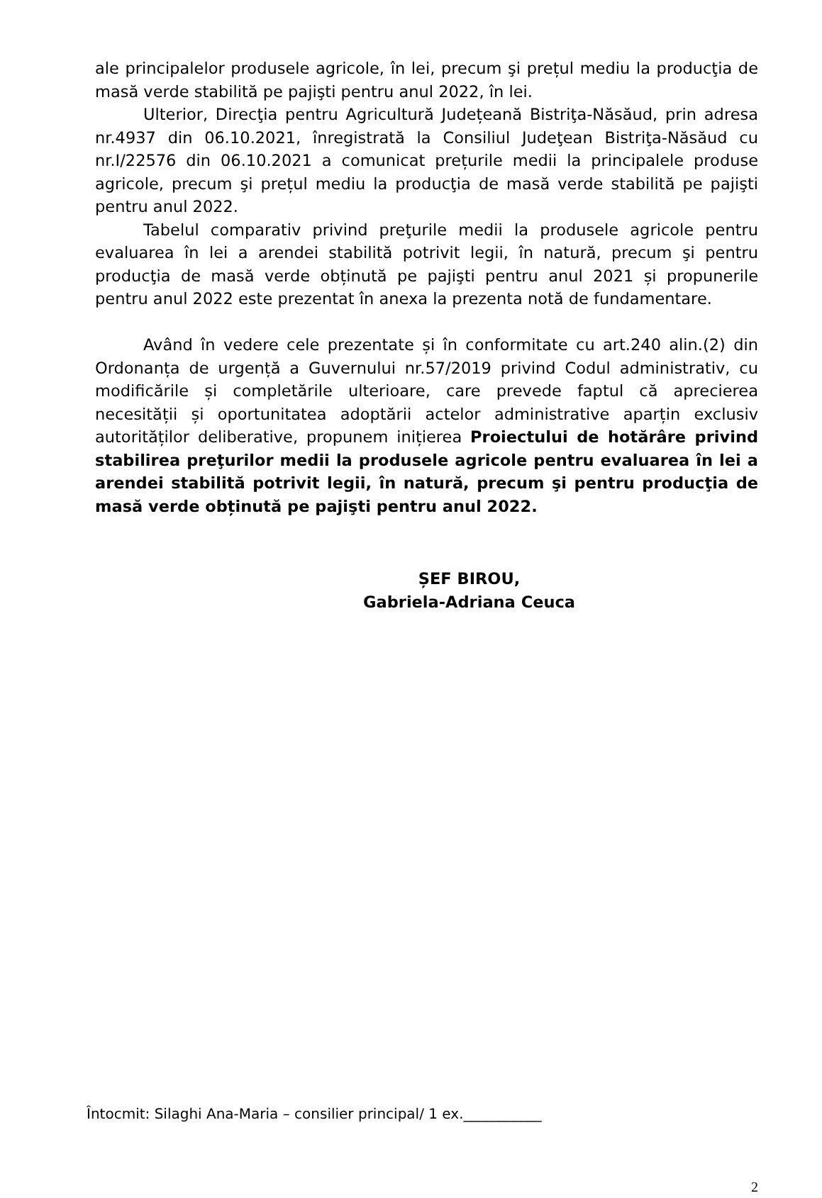ale principalelor produsele agricole, în lei, precum şi prețul mediu la producţia de masă verde stabilită pe pajişti pentru anul 2022, în lei.
Ulterior, Direcţia pentru Agricultură Județeană Bistriţa-Năsăud, prin adresa nr.4937 din 06.10.2021, înregistrată la Consiliul Judeţean Bistriţa-Năsăud cu nr.I/22576 din 06.10.2021 a comunicat prețurile medii la principalele produse agricole, precum şi prețul mediu la producţia de masă verde stabilită pe pajişti pentru anul 2022.
Tabelul comparativ privind preţurile medii la produsele agricole pentru evaluarea în lei a arendei stabilită potrivit legii, în natură, precum şi pentru producţia de masă verde obținută pe pajişti pentru anul 2021 și propunerile pentru anul 2022 este prezentat în anexa la prezenta notă de fundamentare.
Având în vedere cele prezentate și în conformitate cu art.240 alin.(2) din Ordonanța de urgență a Guvernului nr.57/2019 privind Codul administrativ, cu modificările și completările ulterioare, care prevede faptul că aprecierea necesității și oportunitatea adoptării actelor administrative aparțin exclusiv autorităților deliberative, propunem inițierea Proiectului de hotărâre privind stabilirea preţurilor medii la produsele agricole pentru evaluarea în lei a arendei stabilită potrivit legii, în natură, precum şi pentru producţia de masă verde obținută pe pajişti pentru anul 2022.
ȘEF BIROU,
Gabriela-Adriana Ceuca
Întocmit: Silaghi Ana-Maria – consilier principal/ 1 ex.___________
2